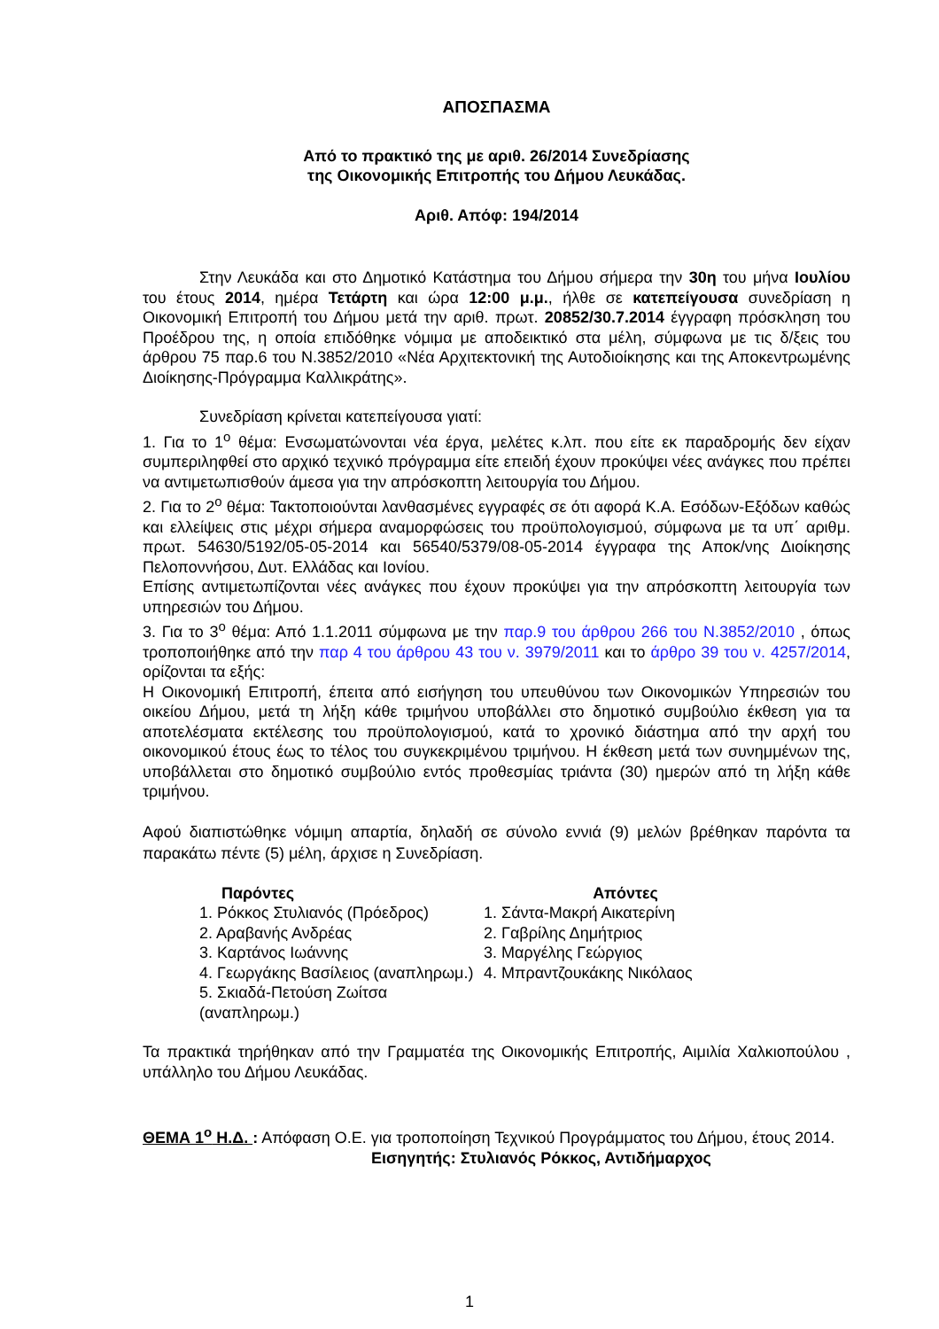ΑΠΟΣΠΑΣΜΑ
Από το πρακτικό της με αριθ. 26/2014 Συνεδρίασης
της Οικονομικής Επιτροπής του Δήμου Λευκάδας.
Αριθ. Απόφ: 194/2014
Στην Λευκάδα και στο Δημοτικό Κατάστημα του Δήμου σήμερα την 30η του μήνα Ιουλίου του έτους 2014, ημέρα Τετάρτη και ώρα 12:00 μ.μ., ήλθε σε κατεπείγουσα συνεδρίαση η Οικονομική Επιτροπή του Δήμου μετά την αριθ. πρωτ. 20852/30.7.2014 έγγραφη πρόσκληση του Προέδρου της, η οποία επιδόθηκε νόμιμα με αποδεικτικό στα μέλη, σύμφωνα με τις δ/ξεις του άρθρου 75 παρ.6 του Ν.3852/2010 «Νέα Αρχιτεκτονική της Αυτοδιοίκησης και της Αποκεντρωμένης Διοίκησης-Πρόγραμμα Καλλικράτης».
Συνεδρίαση κρίνεται κατεπείγουσα γιατί:
1. Για το 1<sup>ο</sup> θέμα: Ενσωματώνονται νέα έργα, μελέτες κ.λπ. που είτε εκ παραδρομής δεν είχαν συμπεριληφθεί στο αρχικό τεχνικό πρόγραμμα είτε επειδή έχουν προκύψει νέες ανάγκες που πρέπει να αντιμετωπισθούν άμεσα για την απρόσκοπτη λειτουργία του Δήμου.
2. Για το 2<sup>ο</sup> θέμα: Τακτοποιούνται λανθασμένες εγγραφές σε ότι αφορά Κ.Α. Εσόδων-Εξόδων καθώς και ελλείψεις στις μέχρι σήμερα αναμορφώσεις του προϋπολογισμού, σύμφωνα με τα υπ΄ αριθμ. πρωτ. 54630/5192/05-05-2014 και 56540/5379/08-05-2014 έγγραφα της Αποκ/νης Διοίκησης Πελοποννήσου, Δυτ. Ελλάδας και Ιονίου.
Επίσης αντιμετωπίζονται νέες ανάγκες που έχουν προκύψει για την απρόσκοπτη λειτουργία των υπηρεσιών του Δήμου.
3. Για το 3<sup>ο</sup> θέμα: Από 1.1.2011 σύμφωνα με την παρ.9 του άρθρου 266 του Ν.3852/2010 , όπως τροποποιήθηκε από την παρ 4 του άρθρου 43 του ν. 3979/2011 και το άρθρο 39 του ν. 4257/2014, ορίζονται τα εξής:
Η Οικονομική Επιτροπή, έπειτα από εισήγηση του υπευθύνου των Οικονομικών Υπηρεσιών του οικείου Δήμου, μετά τη λήξη κάθε τριμήνου υποβάλλει στο δημοτικό συμβούλιο έκθεση για τα αποτελέσματα εκτέλεσης του προϋπολογισμού, κατά το χρονικό διάστημα από την αρχή του οικονομικού έτους έως το τέλος του συγκεκριμένου τριμήνου. Η έκθεση μετά των συνημμένων της, υποβάλλεται στο δημοτικό συμβούλιο εντός προθεσμίας τριάντα (30) ημερών από τη λήξη κάθε τριμήνου.
Αφού διαπιστώθηκε νόμιμη απαρτία, δηλαδή σε σύνολο εννιά (9) μελών βρέθηκαν παρόντα τα παρακάτω πέντε (5) μέλη, άρχισε η Συνεδρίαση.
Παρόντες
1. Ρόκκος Στυλιανός (Πρόεδρος)
2. Αραβανής Ανδρέας
3. Καρτάνος Ιωάννης
4. Γεωργάκης Βασίλειος (αναπληρωμ.)
5. Σκιαδά-Πετούση Ζωίτσα (αναπληρωμ.)
Απόντες
1. Σάντα-Μακρή Αικατερίνη
2. Γαβρίλης Δημήτριος
3. Μαργέλης Γεώργιος
4. Μπραντζουκάκης Νικόλαος
Τα πρακτικά τηρήθηκαν από την Γραμματέα της Οικονομικής Επιτροπής, Αιμιλία Χαλκιοπούλου , υπάλληλο του Δήμου Λευκάδας.
ΘΕΜΑ 1<sup>ο</sup> Η.Δ. : Απόφαση Ο.Ε. για τροποποίηση Τεχνικού Προγράμματος του Δήμου, έτους 2014.
Εισηγητής: Στυλιανός Ρόκκος, Αντιδήμαρχος
1